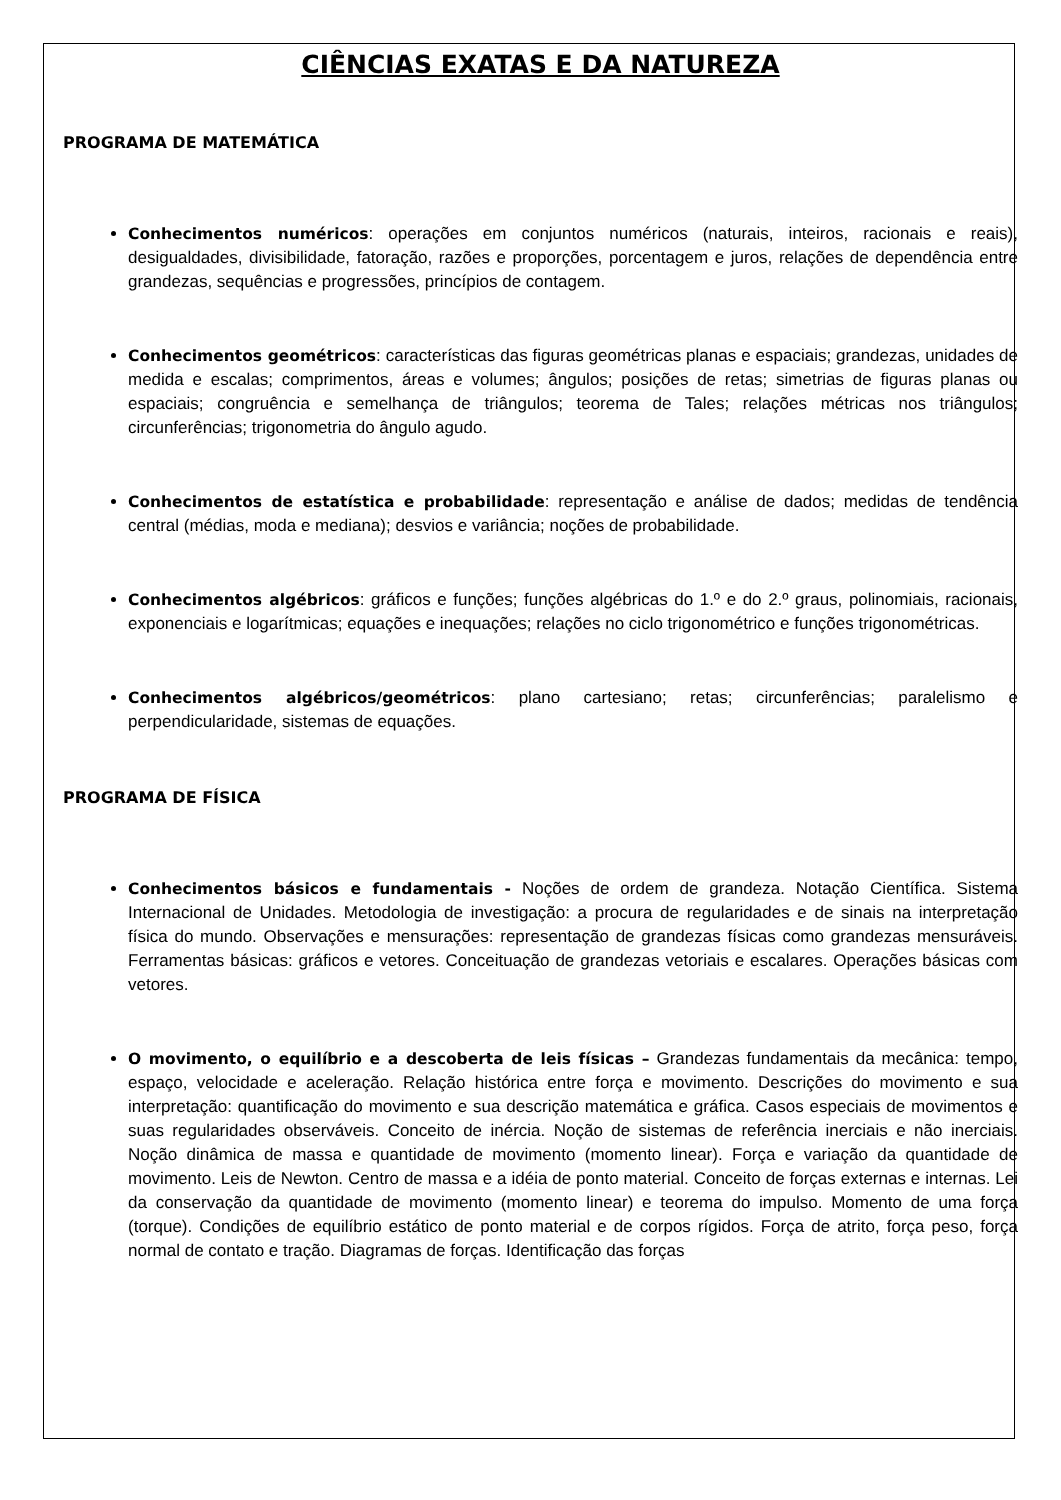CIÊNCIAS EXATAS E DA NATUREZA
PROGRAMA DE MATEMÁTICA
Conhecimentos numéricos: operações em conjuntos numéricos (naturais, inteiros, racionais e reais), desigualdades, divisibilidade, fatoração, razões e proporções, porcentagem e juros, relações de dependência entre grandezas, sequências e progressões, princípios de contagem.
Conhecimentos geométricos: características das figuras geométricas planas e espaciais; grandezas, unidades de medida e escalas; comprimentos, áreas e volumes; ângulos; posições de retas; simetrias de figuras planas ou espaciais; congruência e semelhança de triângulos; teorema de Tales; relações métricas nos triângulos; circunferências; trigonometria do ângulo agudo.
Conhecimentos de estatística e probabilidade: representação e análise de dados; medidas de tendência central (médias, moda e mediana); desvios e variância; noções de probabilidade.
Conhecimentos algébricos: gráficos e funções; funções algébricas do 1.º e do 2.º graus, polinomiais, racionais, exponenciais e logarítmicas; equações e inequações; relações no ciclo trigonométrico e funções trigonométricas.
Conhecimentos algébricos/geométricos: plano cartesiano; retas; circunferências; paralelismo e perpendicularidade, sistemas de equações.
PROGRAMA DE FÍSICA
Conhecimentos básicos e fundamentais - Noções de ordem de grandeza. Notação Científica. Sistema Internacional de Unidades. Metodologia de investigação: a procura de regularidades e de sinais na interpretação física do mundo. Observações e mensurações: representação de grandezas físicas como grandezas mensuráveis. Ferramentas básicas: gráficos e vetores. Conceituação de grandezas vetoriais e escalares. Operações básicas com vetores.
O movimento, o equilíbrio e a descoberta de leis físicas – Grandezas fundamentais da mecânica: tempo, espaço, velocidade e aceleração. Relação histórica entre força e movimento. Descrições do movimento e sua interpretação: quantificação do movimento e sua descrição matemática e gráfica. Casos especiais de movimentos e suas regularidades observáveis. Conceito de inércia. Noção de sistemas de referência inerciais e não inerciais. Noção dinâmica de massa e quantidade de movimento (momento linear). Força e variação da quantidade de movimento. Leis de Newton. Centro de massa e a idéia de ponto material. Conceito de forças externas e internas. Lei da conservação da quantidade de movimento (momento linear) e teorema do impulso. Momento de uma força (torque). Condições de equilíbrio estático de ponto material e de corpos rígidos. Força de atrito, força peso, força normal de contato e tração. Diagramas de forças. Identificação das forças